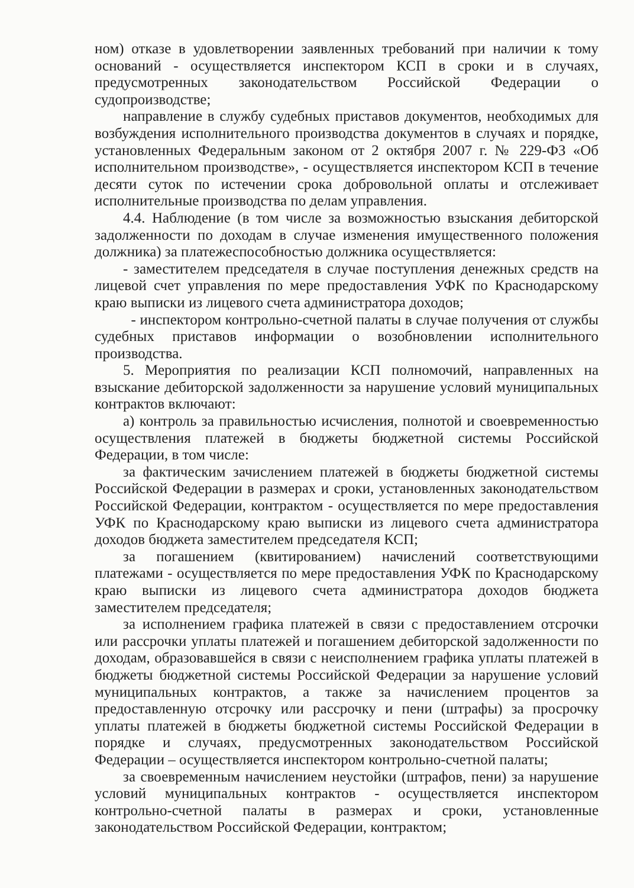ном) отказе в удовлетворении заявленных требований при наличии к тому оснований - осуществляется инспектором КСП в сроки и в случаях, предусмотренных законодательством Российской Федерации о судопроизводстве;
направление в службу судебных приставов документов, необходимых для возбуждения исполнительного производства документов в случаях и порядке, установленных Федеральным законом от 2 октября 2007 г. № 229-ФЗ «Об исполнительном производстве», - осуществляется инспектором КСП в течение десяти суток по истечении срока добровольной оплаты и отслеживает исполнительные производства по делам управления.
4.4. Наблюдение (в том числе за возможностью взыскания дебиторской задолженности по доходам в случае изменения имущественного положения должника) за платежеспособностью должника осуществляется:
- заместителем председателя в случае поступления денежных средств на лицевой счет управления по мере предоставления УФК по Краснодарскому краю выписки из лицевого счета администратора доходов;
- инспектором контрольно-счетной палаты в случае получения от службы судебных приставов информации о возобновлении исполнительного производства.
5. Мероприятия по реализации КСП полномочий, направленных на взыскание дебиторской задолженности за нарушение условий муниципальных контрактов включают:
а) контроль за правильностью исчисления, полнотой и своевременностью осуществления платежей в бюджеты бюджетной системы Российской Федерации, в том числе:
за фактическим зачислением платежей в бюджеты бюджетной системы Российской Федерации в размерах и сроки, установленных законодательством Российской Федерации, контрактом - осуществляется по мере предоставления УФК по Краснодарскому краю выписки из лицевого счета администратора доходов бюджета заместителем председателя КСП;
за погашением (квитированием) начислений соответствующими платежами - осуществляется по мере предоставления УФК по Краснодарскому краю выписки из лицевого счета администратора доходов бюджета заместителем председателя;
за исполнением графика платежей в связи с предоставлением отсрочки или рассрочки уплаты платежей и погашением дебиторской задолженности по доходам, образовавшейся в связи с неисполнением графика уплаты платежей в бюджеты бюджетной системы Российской Федерации за нарушение условий муниципальных контрактов, а также за начислением процентов за предоставленную отсрочку или рассрочку и пени (штрафы) за просрочку уплаты платежей в бюджеты бюджетной системы Российской Федерации в порядке и случаях, предусмотренных законодательством Российской Федерации – осуществляется инспектором контрольно-счетной палаты;
за своевременным начислением неустойки (штрафов, пени) за нарушение условий муниципальных контрактов - осуществляется инспектором контрольно-счетной палаты в размерах и сроки, установленные законодательством Российской Федерации, контрактом;